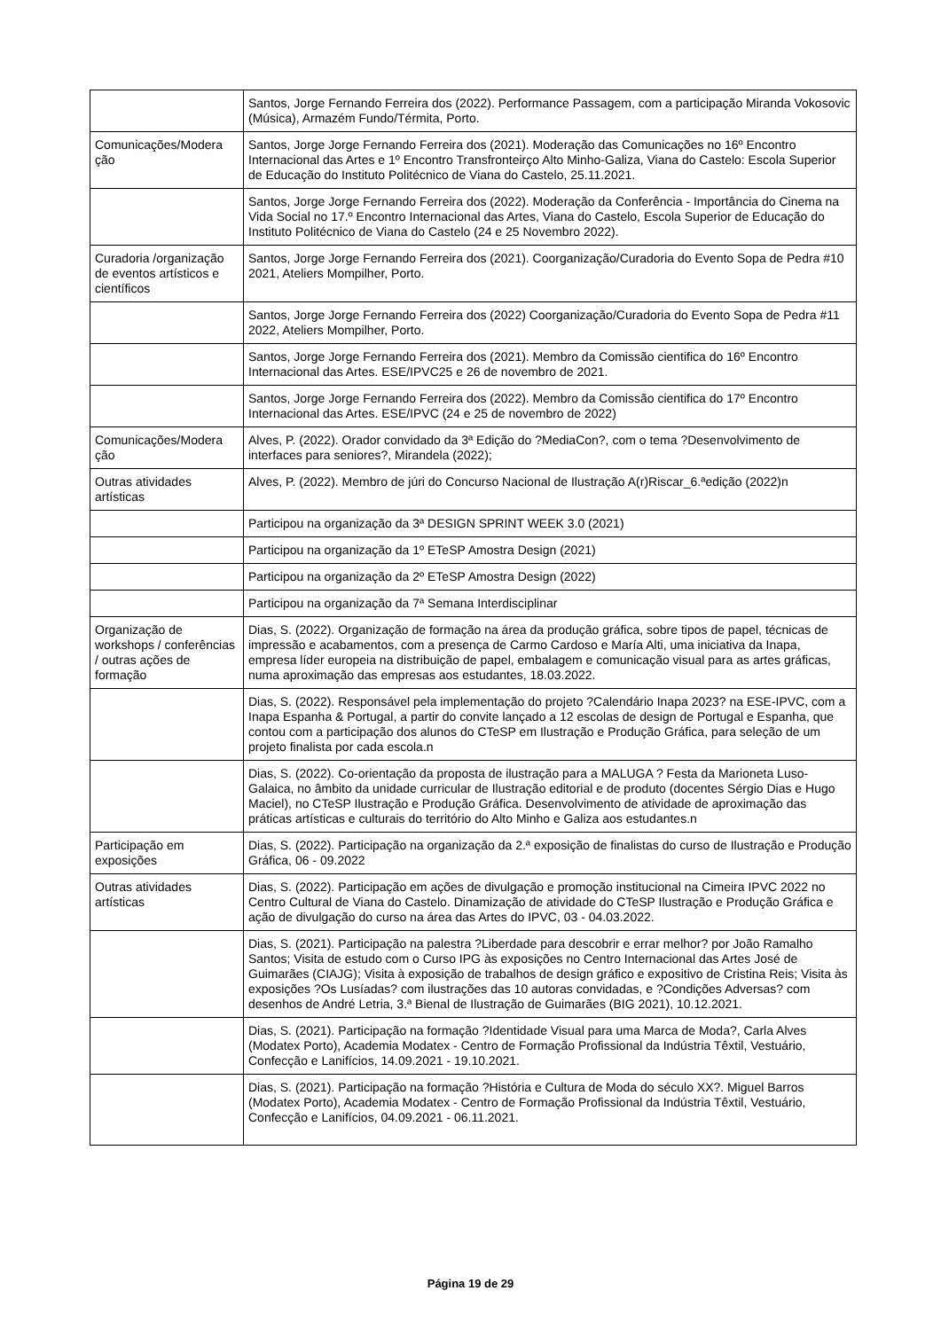| | Santos, Jorge Fernando Ferreira dos (2022). Performance Passagem, com a participação Miranda Vokosovic (Música), Armazém Fundo/Térmita, Porto. |
| Comunicações/Modera ção | Santos, Jorge Jorge Fernando Ferreira dos (2021). Moderação das Comunicações no 16º Encontro Internacional das Artes e 1º Encontro Transfronteirço Alto Minho-Galiza, Viana do Castelo: Escola Superior de Educação do Instituto Politécnico de Viana do Castelo, 25.11.2021. |
| | Santos, Jorge Jorge Fernando Ferreira dos (2022). Moderação da Conferência - Importância do Cinema na Vida Social no 17.º Encontro Internacional das Artes, Viana do Castelo, Escola Superior de Educação do Instituto Politécnico de Viana do Castelo (24 e 25 Novembro 2022). |
| Curadoria /organização de eventos artísticos e científicos | Santos, Jorge Jorge Fernando Ferreira dos (2021). Coorganização/Curadoria do Evento Sopa de Pedra #10 2021, Ateliers Mompilher, Porto. |
| | Santos, Jorge Jorge Fernando Ferreira dos (2022) Coorganização/Curadoria do Evento Sopa de Pedra #11 2022, Ateliers Mompilher, Porto. |
| | Santos, Jorge Jorge Fernando Ferreira dos (2021). Membro da Comissão cientifica do 16º Encontro Internacional das Artes. ESE/IPVC25 e 26 de novembro de 2021. |
| | Santos, Jorge Jorge Fernando Ferreira dos (2022). Membro da Comissão cientifica do 17º Encontro Internacional das Artes. ESE/IPVC (24 e 25 de novembro de 2022) |
| Comunicações/Modera ção | Alves, P. (2022). Orador convidado da 3ª Edição do ?MediaCon?, com o tema ?Desenvolvimento de interfaces para seniores?, Mirandela (2022); |
| Outras atividades artísticas | Alves, P. (2022). Membro de júri do Concurso Nacional de Ilustração A(r)Riscar_6.ªedição (2022)n |
| | Participou na organização da 3ª DESIGN SPRINT WEEK 3.0 (2021) |
| | Participou na organização da 1º ETeSP Amostra Design (2021) |
| | Participou na organização da 2º ETeSP Amostra Design (2022) |
| | Participou na organização da 7ª Semana Interdisciplinar |
| Organização de workshops / conferências / outras ações de formação | Dias, S. (2022). Organização de formação na área da produção gráfica, sobre tipos de papel, técnicas de impressão e acabamentos, com a presença de Carmo Cardoso e María Alti, uma iniciativa da Inapa, empresa líder europeia na distribuição de papel, embalagem e comunicação visual para as artes gráficas, numa aproximação das empresas aos estudantes, 18.03.2022. |
| | Dias, S. (2022). Responsável pela implementação do projeto ?Calendário Inapa 2023? na ESE-IPVC, com a Inapa Espanha & Portugal, a partir do convite lançado a 12 escolas de design de Portugal e Espanha, que contou com a participação dos alunos do CTeSP em Ilustração e Produção Gráfica, para seleção de um projeto finalista por cada escola.n |
| | Dias, S. (2022). Co-orientação da proposta de ilustração para a MALUGA ? Festa da Marioneta Luso-Galaica, no âmbito da unidade curricular de Ilustração editorial e de produto (docentes Sérgio Dias e Hugo Maciel), no CTeSP Ilustração e Produção Gráfica. Desenvolvimento de atividade de aproximação das práticas artísticas e culturais do território do Alto Minho e Galiza aos estudantes.n |
| Participação em exposições | Dias, S. (2022). Participação na organização da 2.ª exposição de finalistas do curso de Ilustração e Produção Gráfica, 06 - 09.2022 |
| Outras atividades artísticas | Dias, S. (2022). Participação em ações de divulgação e promoção institucional na Cimeira IPVC 2022 no Centro Cultural de Viana do Castelo. Dinamização de atividade do CTeSP Ilustração e Produção Gráfica e ação de divulgação do curso na área das Artes do IPVC, 03 - 04.03.2022. |
| | Dias, S. (2021). Participação na palestra ?Liberdade para descobrir e errar melhor? por João Ramalho Santos; Visita de estudo com o Curso IPG às exposições no Centro Internacional das Artes José de Guimarães (CIAJG); Visita à exposição de trabalhos de design gráfico e expositivo de Cristina Reis; Visita às exposições ?Os Lusíadas? com ilustrações das 10 autoras convidadas, e ?Condições Adversas? com desenhos de André Letria, 3.ª Bienal de Ilustração de Guimarães (BIG 2021), 10.12.2021. |
| | Dias, S. (2021). Participação na formação ?Identidade Visual para uma Marca de Moda?, Carla Alves (Modatex Porto), Academia Modatex - Centro de Formação Profissional da Indústria Têxtil, Vestuário, Confecção e Lanifícios, 14.09.2021 - 19.10.2021. |
| | Dias, S. (2021). Participação na formação ?História e Cultura de Moda do século XX?. Miguel Barros (Modatex Porto), Academia Modatex - Centro de Formação Profissional da Indústria Têxtil, Vestuário, Confecção e Lanifícios, 04.09.2021 - 06.11.2021. |
Página 19 de 29